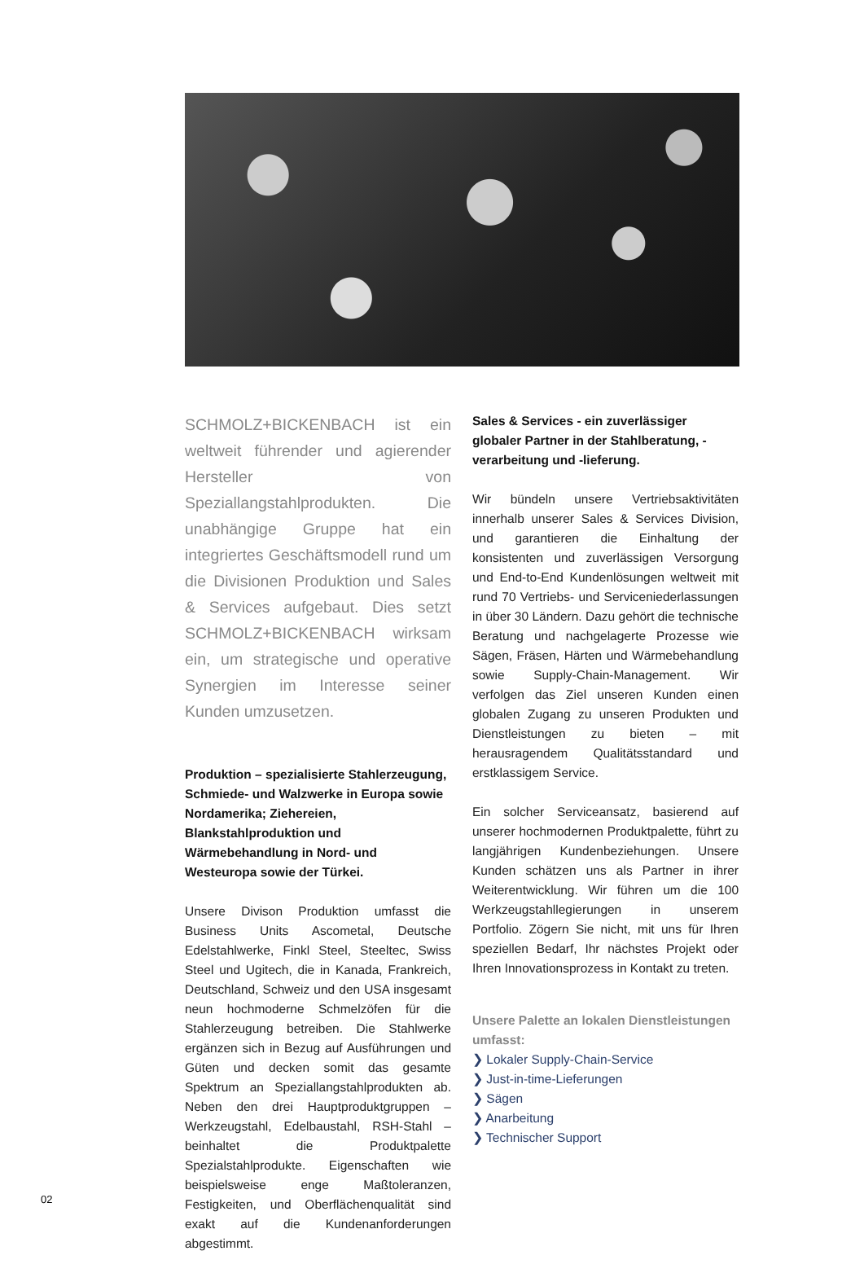SCHMOLZ+BICKENBACH ist ein weltweit führender und agierender Hersteller von Speziallangstahlprodukten. Die unabhängige Gruppe hat ein integriertes Geschäftsmodell rund um die Divisionen Produktion und Sales & Services aufgebaut. Dies setzt SCHMOLZ+BICKENBACH wirksam ein, um strategische und operative Synergien im Interesse seiner Kunden umzusetzen.
Produktion – spezialisierte Stahlerzeugung, Schmiede- und Walzwerke in Europa sowie Nordamerika; Ziehereien, Blankstahlproduktion und Wärmebehandlung in Nord- und Westeuropa sowie der Türkei.
Unsere Divison Produktion umfasst die Business Units Ascometal, Deutsche Edelstahlwerke, Finkl Steel, Steeltec, Swiss Steel und Ugitech, die in Kanada, Frankreich, Deutschland, Schweiz und den USA insgesamt neun hochmoderne Schmelzöfen für die Stahlerzeugung betreiben. Die Stahlwerke ergänzen sich in Bezug auf Ausführungen und Güten und decken somit das gesamte Spektrum an Speziallangstahlprodukten ab. Neben den drei Hauptproduktgruppen – Werkzeugstahl, Edelbaustahl, RSH-Stahl – beinhaltet die Produktpalette Spezialstahlprodukte. Eigenschaften wie beispielsweise enge Maßtoleranzen, Festigkeiten, und Oberflächenqualität sind exakt auf die Kundenanforderungen abgestimmt.
Sales & Services - ein zuverlässiger globaler Partner in der Stahlberatung, -verarbeitung und -lieferung.
Wir bündeln unsere Vertriebsaktivitäten innerhalb unserer Sales & Services Division, und garantieren die Einhaltung der konsistenten und zuverlässigen Versorgung und End-to-End Kundenlösungen weltweit mit rund 70 Vertriebs- und Serviceniederlassungen in über 30 Ländern. Dazu gehört die technische Beratung und nachgelagerte Prozesse wie Sägen, Fräsen, Härten und Wärmebehandlung sowie Supply-Chain-Management. Wir verfolgen das Ziel unseren Kunden einen globalen Zugang zu unseren Produkten und Dienstleistungen zu bieten – mit herausragendem Qualitätsstandard und erstklassigem Service.
Ein solcher Serviceansatz, basierend auf unserer hochmodernen Produktpalette, führt zu langjährigen Kundenbeziehungen. Unsere Kunden schätzen uns als Partner in ihrer Weiterentwicklung. Wir führen um die 100 Werkzeugstahllegierungen in unserem Portfolio. Zögern Sie nicht, mit uns für Ihren speziellen Bedarf, Ihr nächstes Projekt oder Ihren Innovationsprozess in Kontakt zu treten.
Unsere Palette an lokalen Dienstleistungen umfasst:
❯ Lokaler Supply-Chain-Service
❯ Just-in-time-Lieferungen
❯ Sägen
❯ Anarbeitung
❯ Technischer Support
02